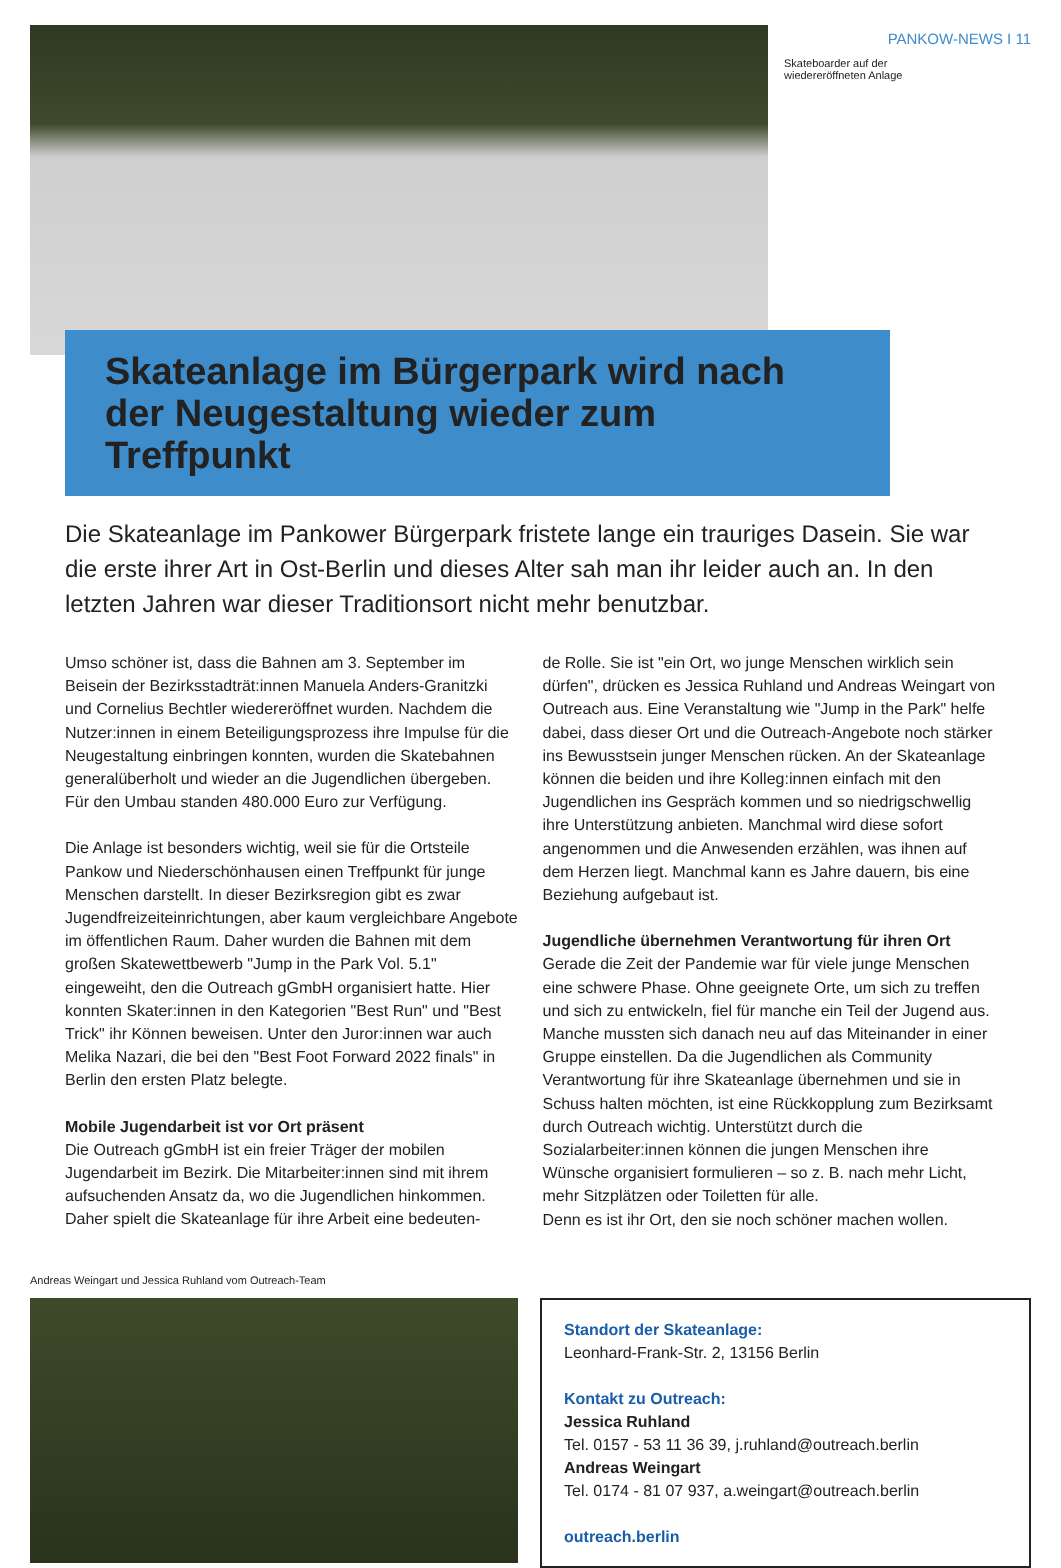PANKOW-NEWS I 11
Skateboarder auf der
wiedereröffneten Anlage
Skateanlage im Bürgerpark wird nach der Neugestaltung wieder zum Treffpunkt
Die Skateanlage im Pankower Bürgerpark fristete lange ein trauriges Dasein. Sie war die erste ihrer Art in Ost-Berlin und dieses Alter sah man ihr leider auch an. In den letzten Jahren war dieser Traditionsort nicht mehr benutzbar.
Umso schöner ist, dass die Bahnen am 3. September im Beisein der Bezirksstadträt:innen Manuela Anders-Granitzki und Cornelius Bechtler wiedereröffnet wurden. Nachdem die Nutzer:innen in einem Beteiligungsprozess ihre Impulse für die Neugestaltung einbringen konnten, wurden die Skatebahnen generalüberholt und wieder an die Jugendlichen übergeben. Für den Umbau standen 480.000 Euro zur Verfügung.
Die Anlage ist besonders wichtig, weil sie für die Ortsteile Pankow und Niederschönhausen einen Treffpunkt für junge Menschen darstellt. In dieser Bezirksregion gibt es zwar Jugendfreizeiteinrichtungen, aber kaum vergleichbare Angebote im öffentlichen Raum. Daher wurden die Bahnen mit dem großen Skatewettbewerb "Jump in the Park Vol. 5.1" eingeweiht, den die Outreach gGmbH organisiert hatte. Hier konnten Skater:innen in den Kategorien "Best Run" und "Best Trick" ihr Können beweisen. Unter den Juror:innen war auch Melika Nazari, die bei den "Best Foot Forward 2022 finals" in Berlin den ersten Platz belegte.
Mobile Jugendarbeit ist vor Ort präsent
Die Outreach gGmbH ist ein freier Träger der mobilen Jugendarbeit im Bezirk. Die Mitarbeiter:innen sind mit ihrem aufsuchenden Ansatz da, wo die Jugendlichen hinkommen. Daher spielt die Skateanlage für ihre Arbeit eine bedeuten-
de Rolle. Sie ist "ein Ort, wo junge Menschen wirklich sein dürfen", drücken es Jessica Ruhland und Andreas Weingart von Outreach aus. Eine Veranstaltung wie "Jump in the Park" helfe dabei, dass dieser Ort und die Outreach-Angebote noch stärker ins Bewusstsein junger Menschen rücken. An der Skateanlage können die beiden und ihre Kolleg:innen einfach mit den Jugendlichen ins Gespräch kommen und so niedrigschwellig ihre Unterstützung anbieten. Manchmal wird diese sofort angenommen und die Anwesenden erzählen, was ihnen auf dem Herzen liegt. Manchmal kann es Jahre dauern, bis eine Beziehung aufgebaut ist.
Jugendliche übernehmen Verantwortung für ihren Ort
Gerade die Zeit der Pandemie war für viele junge Menschen eine schwere Phase. Ohne geeignete Orte, um sich zu treffen und sich zu entwickeln, fiel für manche ein Teil der Jugend aus. Manche mussten sich danach neu auf das Miteinander in einer Gruppe einstellen. Da die Jugendlichen als Community Verantwortung für ihre Skateanlage übernehmen und sie in Schuss halten möchten, ist eine Rückkopplung zum Bezirksamt durch Outreach wichtig. Unterstützt durch die Sozialarbeiter:innen können die jungen Menschen ihre Wünsche organisiert formulieren – so z. B. nach mehr Licht, mehr Sitzplätzen oder Toiletten für alle.
Denn es ist ihr Ort, den sie noch schöner machen wollen.
Andreas Weingart und Jessica Ruhland vom Outreach-Team
Standort der Skateanlage:
Leonhard-Frank-Str. 2, 13156 Berlin
Kontakt zu Outreach:
Jessica Ruhland
Tel. 0157 - 53 11 36 39, j.ruhland@outreach.berlin
Andreas Weingart
Tel. 0174 - 81 07 937, a.weingart@outreach.berlin
outreach.berlin